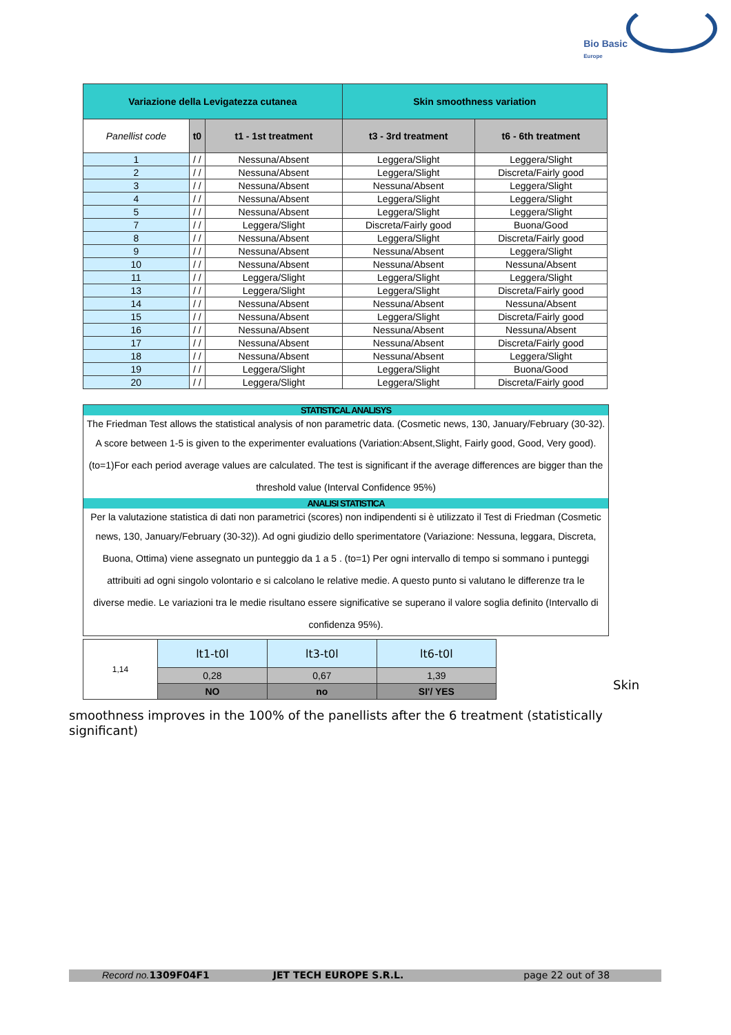Bio Basic
Europe
| Variazione della Levigatezza cutanea | | | Skin smoothness variation | |
| --- | --- | --- | --- | --- |
| Panellist code | t0 | t1 - 1st treatment | t3 - 3rd treatment | t6 - 6th treatment |
| 1 | / / | Nessuna/Absent | Leggera/Slight | Leggera/Slight |
| 2 | / / | Nessuna/Absent | Leggera/Slight | Discreta/Fairly good |
| 3 | / / | Nessuna/Absent | Nessuna/Absent | Leggera/Slight |
| 4 | / / | Nessuna/Absent | Leggera/Slight | Leggera/Slight |
| 5 | / / | Nessuna/Absent | Leggera/Slight | Leggera/Slight |
| 7 | / / | Leggera/Slight | Discreta/Fairly good | Buona/Good |
| 8 | / / | Nessuna/Absent | Leggera/Slight | Discreta/Fairly good |
| 9 | / / | Nessuna/Absent | Nessuna/Absent | Leggera/Slight |
| 10 | / / | Nessuna/Absent | Nessuna/Absent | Nessuna/Absent |
| 11 | / / | Leggera/Slight | Leggera/Slight | Leggera/Slight |
| 13 | / / | Leggera/Slight | Leggera/Slight | Discreta/Fairly good |
| 14 | / / | Nessuna/Absent | Nessuna/Absent | Nessuna/Absent |
| 15 | / / | Nessuna/Absent | Leggera/Slight | Discreta/Fairly good |
| 16 | / / | Nessuna/Absent | Nessuna/Absent | Nessuna/Absent |
| 17 | / / | Nessuna/Absent | Nessuna/Absent | Discreta/Fairly good |
| 18 | / / | Nessuna/Absent | Nessuna/Absent | Leggera/Slight |
| 19 | / / | Leggera/Slight | Leggera/Slight | Buona/Good |
| 20 | / / | Leggera/Slight | Leggera/Slight | Discreta/Fairly good |
STATISTICAL ANALISYS
The Friedman Test allows the statistical analysis of non parametric data. (Cosmetic news, 130, January/February (30-32).
A score between 1-5 is given to the experimenter evaluations (Variation:Absent,Slight, Fairly good, Good, Very good).
(to=1)For each period average values are calculated. The test is significant if the average differences are bigger than the
threshold value (Interval Confidence 95%)
ANALISI STATISTICA
Per la valutazione statistica di dati non parametrici (scores) non indipendenti si è utilizzato il Test di Friedman (Cosmetic
news, 130, January/February (30-32)). Ad ogni giudizio dello sperimentatore (Variazione: Nessuna, leggara, Discreta,
Buona, Ottima) viene assegnato un punteggio da 1 a 5 . (to=1) Per ogni intervallo di tempo si sommano i punteggi
attribuiti ad ogni singolo volontario e si calcolano le relative medie. A questo punto si valutano le differenze tra le
diverse medie. Le variazioni tra le medie risultano essere significative se superano il valore soglia definito (Intervallo di
confidenza 95%).
| 1,14 | lt1-t0l | lt3-t0l | lt6-t0l |
| | 0,28 | 0,67 | 1,39 |
| | NO | no | SI'/ YES |
Skin
smoothness improves in the 100% of the panellists after the 6 treatment (statistically significant)
Record no. 1309F04F1 JET TECH EUROPE S.R.L. page 22 out of 38